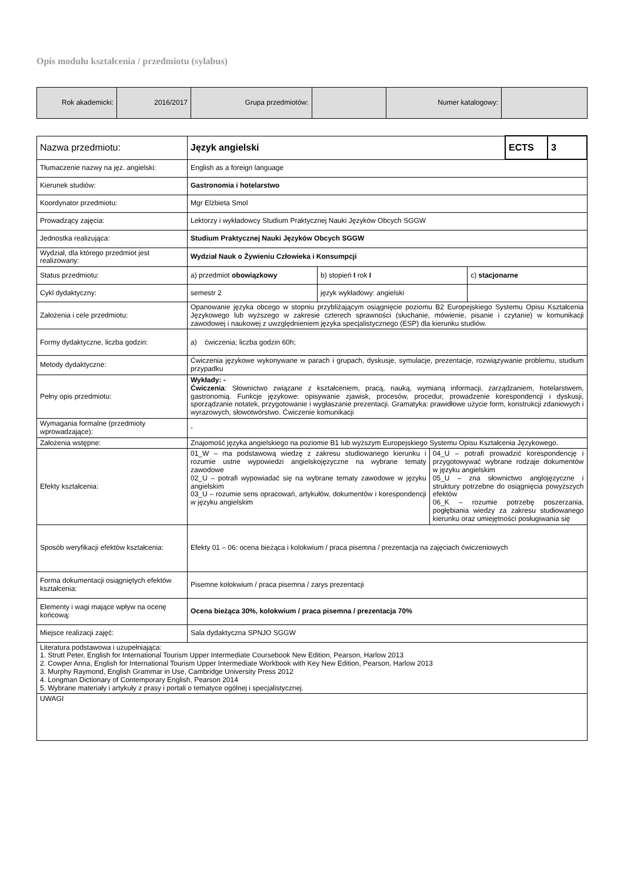Opis modułu kształcenia / przedmiotu (sylabus)
| Rok akademicki: | 2016/2017 | Grupa przedmiotów: | | Numer katalogowy: | |
| Nazwa przedmiotu: | Język angielski | | | | ECTS | 3 |
| Tłumaczenie nazwy na jęz. angielski: | English as a foreign language | | | | | |
| Kierunek studiów: | Gastronomia i hotelarstwo | | | | | |
| Koordynator przedmiotu: | Mgr Elżbieta Smol | | | | | |
| Prowadzący zajęcia: | Lektorzy i wykładowcy Studium Praktycznej Nauki Języków Obcych SGGW | | | | | |
| Jednostka realizująca: | Studium Praktycznej Nauki Języków Obcych SGGW | | | | | |
| Wydział, dla którego przedmiot jest realizowany: | Wydział Nauk o Żywieniu Człowieka i Konsumpcji | | | | | |
| Status przedmiotu: | a) przedmiot obowiązkowy | b) stopień I rok I | | c) stacjonarne | | |
| Cykl dydaktyczny: | semestr 2 | język wykładowy: angielski | | | | |
| Założenia i cele przedmiotu: | Opanowanie języka obcego w stopniu przybliżającym osiągnięcie poziomu B2 Europejskiego Systemu Opisu Kształcenia Językowego lub wyższego w zakresie czterech sprawności (słuchanie, mówienie, pisanie i czytanie) w komunikacji zawodowej i naukowej z uwzględnieniem języka specjalistycznego (ESP) dla kierunku studiów. | | | | | |
| Formy dydaktyczne, liczba godzin: | a) ćwiczenia; liczba godzin 60h; | | | | | |
| Metody dydaktyczne: | Ćwiczenia językowe wykonywane w parach i grupach, dyskusje, symulacje, prezentacje, rozwiązywanie problemu, studium przypadku | | | | | |
| Pełny opis przedmiotu: | Wykłady: - Ćwiczenia : Słownictwo związane z kształceniem, pracą, nauką, wymianą informacji, zarządzaniem, hotelarstwem, gastronomią. Funkcje językowe: opisywanie zjawisk, procesów, procedur, prowadzenie korespondencji i dyskusji, sporządzanie notatek, przygotowanie i wygłaszanie prezentacji. Gramatyka: prawidłowe użycie form, konstrukcji zdaniowych i wyrazowych, słowotwórstwo. Ćwiczenie komunikacji | | | | | |
| Wymagania formalne (przedmioty wprowadzające): | - | | | | | |
| Założenia wstępne: | Znajomość języka angielskiego na poziomie B1 lub wyższym Europejskiego Systemu Opisu Kształcenia Językowego. | | | | | |
| Efekty kształcenia: | 01_W – ma podstawową wiedzę z zakresu studiowanego kierunku i rozumie ustne wypowiedzi angielskojęzyczne na wybrane tematy zawodowe 02_U – potrafi wypowiadać się na wybrane tematy zawodowe w języku angielskim 03_U – rozumie sens opracowań, artykułów, dokumentów i korespondencji w języku angielskim | | 04_U – potrafi prowadzić korespondencję i przygotowywać wybrane rodzaje dokumentów w języku angielskim 05_U – zna słownictwo anglojęzyczne i struktury potrzebne do osiągnięcia powyższych efektów 06_K – rozumie potrzebę poszerzania, pogłębiania wiedzy za zakresu studiowanego kierunku oraz umiejętności posługiwania się | | | |
| Sposób weryfikacji efektów kształcenia: | Efekty 01 – 06: ocena bieżąca i kolokwium / praca pisemna / prezentacja na zajęciach ćwiczeniowych | | | | | |
| Forma dokumentacji osiągniętych efektów kształcenia: | Pisemne kolokwium / praca pisemna / zarys prezentacji | | | | | |
| Elementy i wagi mające wpływ na ocenę końcową: | Ocena bieżąca 30%, kolokwium / praca pisemna / prezentacja 70% | | | | | |
| Miejsce realizacji zajęć: | Sala dydaktyczna SPNJO SGGW | | | | | |
| Literatura podstawowa i uzupełniająca: 1. Strutt Peter, English for International Tourism Upper Intermediate Coursebook New Edition, Pearson, Harlow 2013 2. Cowper Anna, English for International Tourism Upper Intermediate Workbook with Key New Edition, Pearson, Harlow 2013 3. Murphy Raymond, English Grammar in Use, Cambridge University Press 2012 4. Longman Dictionary of Contemporary English, Pearson 2014 5. Wybrane materiały i artykuły z prasy i portali o tematyce ogólnej i specjalistycznej. | | | | | | |
| UWAGI | | | | | | |